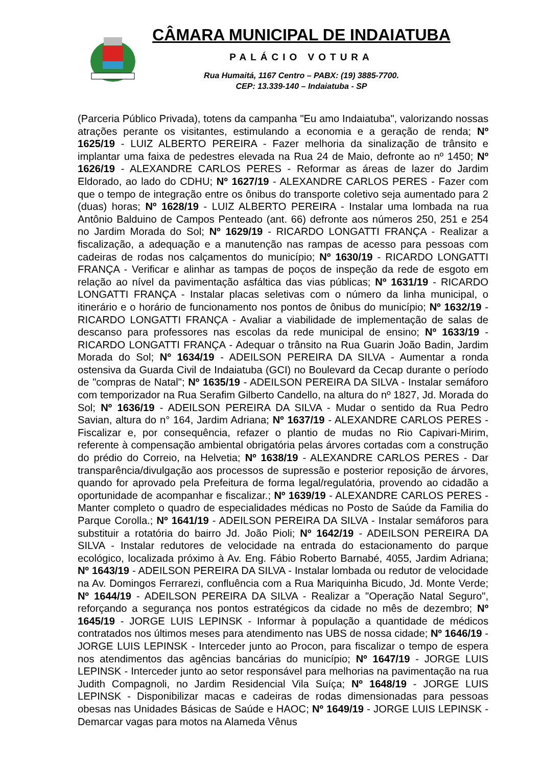CÂMARA MUNICIPAL DE INDAIATUBA
PALÁCIO VOTURA
Rua Humaitá, 1167 Centro – PABX: (19) 3885-7700.
CEP: 13.339-140 – Indaiatuba - SP
(Parceria Público Privada), totens da campanha "Eu amo Indaiatuba", valorizando nossas atrações perante os visitantes, estimulando a economia e a geração de renda; Nº 1625/19 - LUIZ ALBERTO PEREIRA - Fazer melhoria da sinalização de trânsito e implantar uma faixa de pedestres elevada na Rua 24 de Maio, defronte ao nº 1450; Nº 1626/19 - ALEXANDRE CARLOS PERES - Reformar as áreas de lazer do Jardim Eldorado, ao lado do CDHU; Nº 1627/19 - ALEXANDRE CARLOS PERES - Fazer com que o tempo de integração entre os ônibus do transporte coletivo seja aumentado para 2 (duas) horas; Nº 1628/19 - LUIZ ALBERTO PEREIRA - Instalar uma lombada na rua Antônio Balduino de Campos Penteado (ant. 66) defronte aos números 250, 251 e 254 no Jardim Morada do Sol; Nº 1629/19 - RICARDO LONGATTI FRANÇA - Realizar a fiscalização, a adequação e a manutenção nas rampas de acesso para pessoas com cadeiras de rodas nos calçamentos do município; Nº 1630/19 - RICARDO LONGATTI FRANÇA - Verificar e alinhar as tampas de poços de inspeção da rede de esgoto em relação ao nível da pavimentação asfáltica das vias públicas; Nº 1631/19 - RICARDO LONGATTI FRANÇA - Instalar placas seletivas com o número da linha municipal, o itinerário e o horário de funcionamento nos pontos de ônibus do município; Nº 1632/19 - RICARDO LONGATTI FRANÇA - Avaliar a viabilidade de implementação de salas de descanso para professores nas escolas da rede municipal de ensino; Nº 1633/19 - RICARDO LONGATTI FRANÇA - Adequar o trânsito na Rua Guarin João Badin, Jardim Morada do Sol; Nº 1634/19 - ADEILSON PEREIRA DA SILVA - Aumentar a ronda ostensiva da Guarda Civil de Indaiatuba (GCI) no Boulevard da Cecap durante o período de "compras de Natal"; Nº 1635/19 - ADEILSON PEREIRA DA SILVA - Instalar semáforo com temporizador na Rua Serafim Gilberto Candello, na altura do nº 1827, Jd. Morada do Sol; Nº 1636/19 - ADEILSON PEREIRA DA SILVA - Mudar o sentido da Rua Pedro Savian, altura do n° 164, Jardim Adriana; Nº 1637/19 - ALEXANDRE CARLOS PERES - Fiscalizar e, por consequência, refazer o plantio de mudas no Rio Capivari-Mirim, referente à compensação ambiental obrigatória pelas árvores cortadas com a construção do prédio do Correio, na Helvetia; Nº 1638/19 - ALEXANDRE CARLOS PERES - Dar transparência/divulgação aos processos de supressão e posterior reposição de árvores, quando for aprovado pela Prefeitura de forma legal/regulatória, provendo ao cidadão a oportunidade de acompanhar e fiscalizar.; Nº 1639/19 - ALEXANDRE CARLOS PERES - Manter completo o quadro de especialidades médicas no Posto de Saúde da Familia do Parque Corolla.; Nº 1641/19 - ADEILSON PEREIRA DA SILVA - Instalar semáforos para substituir a rotatória do bairro Jd. João Pioli; Nº 1642/19 - ADEILSON PEREIRA DA SILVA - Instalar redutores de velocidade na entrada do estacionamento do parque ecológico, localizada próximo à Av. Eng. Fábio Roberto Barnabé, 4055, Jardim Adriana; Nº 1643/19 - ADEILSON PEREIRA DA SILVA - Instalar lombada ou redutor de velocidade na Av. Domingos Ferrarezi, confluência com a Rua Mariquinha Bicudo, Jd. Monte Verde; Nº 1644/19 - ADEILSON PEREIRA DA SILVA - Realizar a "Operação Natal Seguro", reforçando a segurança nos pontos estratégicos da cidade no mês de dezembro; Nº 1645/19 - JORGE LUIS LEPINSK - Informar à população a quantidade de médicos contratados nos últimos meses para atendimento nas UBS de nossa cidade; Nº 1646/19 - JORGE LUIS LEPINSK - Interceder junto ao Procon, para fiscalizar o tempo de espera nos atendimentos das agências bancárias do município; Nº 1647/19 - JORGE LUIS LEPINSK - Interceder junto ao setor responsável para melhorias na pavimentação na rua Judith Compagnoli, no Jardim Residencial Vila Suíça; Nº 1648/19 - JORGE LUIS LEPINSK - Disponibilizar macas e cadeiras de rodas dimensionadas para pessoas obesas nas Unidades Básicas de Saúde e HAOC; Nº 1649/19 - JORGE LUIS LEPINSK - Demarcar vagas para motos na Alameda Vênus